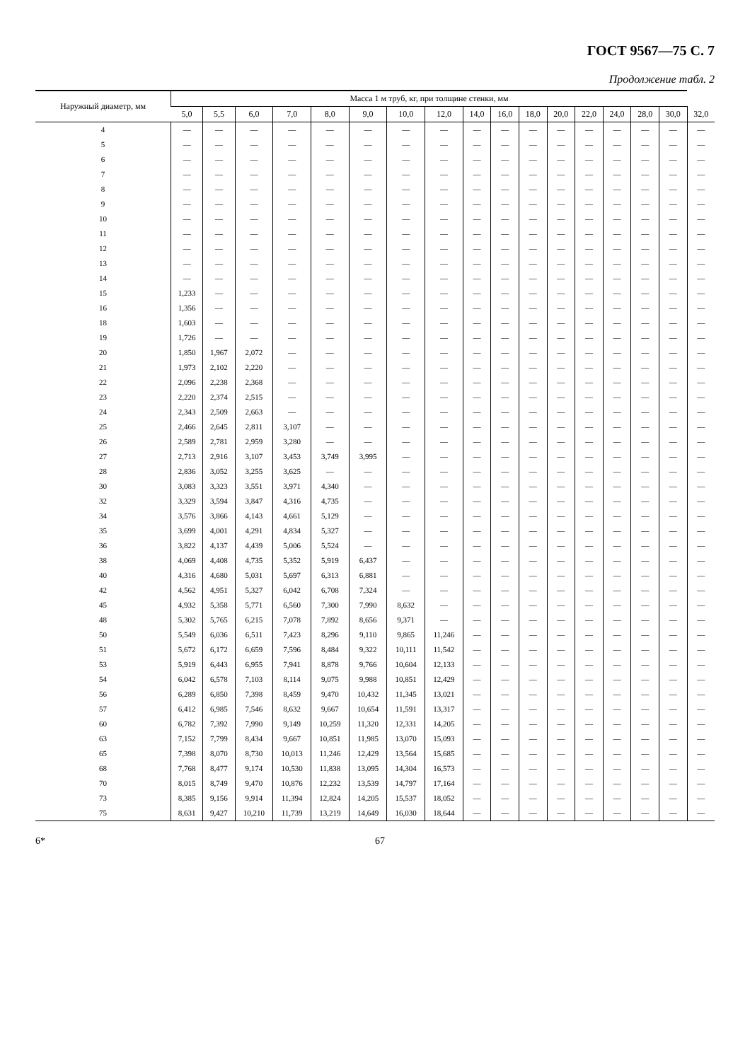ГОСТ 9567—75 С. 7
Продолжение табл. 2
| Наружный диаметр, мм | Масса 1 м труб, кг, при толщине стенки, мм | | | | | | | | | | | | | | | | |
| --- | --- | --- | --- | --- | --- | --- | --- | --- | --- | --- | --- | --- | --- | --- | --- | --- | --- |
| | 5,0 | 5,5 | 6,0 | 7,0 | 8,0 | 9,0 | 10,0 | 12,0 | 14,0 | 16,0 | 18,0 | 20,0 | 22,0 | 24,0 | 28,0 | 30,0 | 32,0 |
| 4 | — | — | — | — | — | — | — | — | — | — | — | — | — | — | — | — | — |
| 5 | — | — | — | — | — | — | — | — | — | — | — | — | — | — | — | — | — |
| 6 | — | — | — | — | — | — | — | — | — | — | — | — | — | — | — | — | — |
| 7 | — | — | — | — | — | — | — | — | — | — | — | — | — | — | — | — | — |
| 8 | — | — | — | — | — | — | — | — | — | — | — | — | — | — | — | — | — |
| 9 | — | — | — | — | — | — | — | — | — | — | — | — | — | — | — | — | — |
| 10 | — | — | — | — | — | — | — | — | — | — | — | — | — | — | — | — | — |
| 11 | — | — | — | — | — | — | — | — | — | — | — | — | — | — | — | — | — |
| 12 | — | — | — | — | — | — | — | — | — | — | — | — | — | — | — | — | — |
| 13 | — | — | — | — | — | — | — | — | — | — | — | — | — | — | — | — | — |
| 14 | — | — | — | — | — | — | — | — | — | — | — | — | — | — | — | — | — |
| 15 | 1,233 | — | — | — | — | — | — | — | — | — | — | — | — | — | — | — | — |
| 16 | 1,356 | — | — | — | — | — | — | — | — | — | — | — | — | — | — | — | — |
| 18 | 1,603 | — | — | — | — | — | — | — | — | — | — | — | — | — | — | — | — |
| 19 | 1,726 | — | — | — | — | — | — | — | — | — | — | — | — | — | — | — | — |
| 20 | 1,850 | 1,967 | 2,072 | — | — | — | — | — | — | — | — | — | — | — | — | — | — |
| 21 | 1,973 | 2,102 | 2,220 | — | — | — | — | — | — | — | — | — | — | — | — | — | — |
| 22 | 2,096 | 2,238 | 2,368 | — | — | — | — | — | — | — | — | — | — | — | — | — | — |
| 23 | 2,220 | 2,374 | 2,515 | — | — | — | — | — | — | — | — | — | — | — | — | — | — |
| 24 | 2,343 | 2,509 | 2,663 | — | — | — | — | — | — | — | — | — | — | — | — | — | — |
| 25 | 2,466 | 2,645 | 2,811 | 3,107 | — | — | — | — | — | — | — | — | — | — | — | — | — |
| 26 | 2,589 | 2,781 | 2,959 | 3,280 | — | — | — | — | — | — | — | — | — | — | — | — | — |
| 27 | 2,713 | 2,916 | 3,107 | 3,453 | 3,749 | 3,995 | — | — | — | — | — | — | — | — | — | — | — |
| 28 | 2,836 | 3,052 | 3,255 | 3,625 | — | — | — | — | — | — | — | — | — | — | — | — | — |
| 30 | 3,083 | 3,323 | 3,551 | 3,971 | 4,340 | — | — | — | — | — | — | — | — | — | — | — | — |
| 32 | 3,329 | 3,594 | 3,847 | 4,316 | 4,735 | — | — | — | — | — | — | — | — | — | — | — | — |
| 34 | 3,576 | 3,866 | 4,143 | 4,661 | 5,129 | — | — | — | — | — | — | — | — | — | — | — | — |
| 35 | 3,699 | 4,001 | 4,291 | 4,834 | 5,327 | — | — | — | — | — | — | — | — | — | — | — | — |
| 36 | 3,822 | 4,137 | 4,439 | 5,006 | 5,524 | — | — | — | — | — | — | — | — | — | — | — | — |
| 38 | 4,069 | 4,408 | 4,735 | 5,352 | 5,919 | 6,437 | — | — | — | — | — | — | — | — | — | — | — |
| 40 | 4,316 | 4,680 | 5,031 | 5,697 | 6,313 | 6,881 | — | — | — | — | — | — | — | — | — | — | — |
| 42 | 4,562 | 4,951 | 5,327 | 6,042 | 6,708 | 7,324 | — | — | — | — | — | — | — | — | — | — | — |
| 45 | 4,932 | 5,358 | 5,771 | 6,560 | 7,300 | 7,990 | 8,632 | — | — | — | — | — | — | — | — | — | — |
| 48 | 5,302 | 5,765 | 6,215 | 7,078 | 7,892 | 8,656 | 9,371 | — | — | — | — | — | — | — | — | — | — |
| 50 | 5,549 | 6,036 | 6,511 | 7,423 | 8,296 | 9,110 | 9,865 | 11,246 | — | — | — | — | — | — | — | — | — |
| 51 | 5,672 | 6,172 | 6,659 | 7,596 | 8,484 | 9,322 | 10,111 | 11,542 | — | — | — | — | — | — | — | — | — |
| 53 | 5,919 | 6,443 | 6,955 | 7,941 | 8,878 | 9,766 | 10,604 | 12,133 | — | — | — | — | — | — | — | — | — |
| 54 | 6,042 | 6,578 | 7,103 | 8,114 | 9,075 | 9,988 | 10,851 | 12,429 | — | — | — | — | — | — | — | — | — |
| 56 | 6,289 | 6,850 | 7,398 | 8,459 | 9,470 | 10,432 | 11,345 | 13,021 | — | — | — | — | — | — | — | — | — |
| 57 | 6,412 | 6,985 | 7,546 | 8,632 | 9,667 | 10,654 | 11,591 | 13,317 | — | — | — | — | — | — | — | — | — |
| 60 | 6,782 | 7,392 | 7,990 | 9,149 | 10,259 | 11,320 | 12,331 | 14,205 | — | — | — | — | — | — | — | — | — |
| 63 | 7,152 | 7,799 | 8,434 | 9,667 | 10,851 | 11,985 | 13,070 | 15,093 | — | — | — | — | — | — | — | — | — |
| 65 | 7,398 | 8,070 | 8,730 | 10,013 | 11,246 | 12,429 | 13,564 | 15,685 | — | — | — | — | — | — | — | — | — |
| 68 | 7,768 | 8,477 | 9,174 | 10,530 | 11,838 | 13,095 | 14,304 | 16,573 | — | — | — | — | — | — | — | — | — |
| 70 | 8,015 | 8,749 | 9,470 | 10,876 | 12,232 | 13,539 | 14,797 | 17,164 | — | — | — | — | — | — | — | — | — |
| 73 | 8,385 | 9,156 | 9,914 | 11,394 | 12,824 | 14,205 | 15,537 | 18,052 | — | — | — | — | — | — | — | — | — |
| 75 | 8,631 | 9,427 | 10,210 | 11,739 | 13,219 | 14,649 | 16,030 | 18,644 | — | — | — | — | — | — | — | — | — |
6* 67